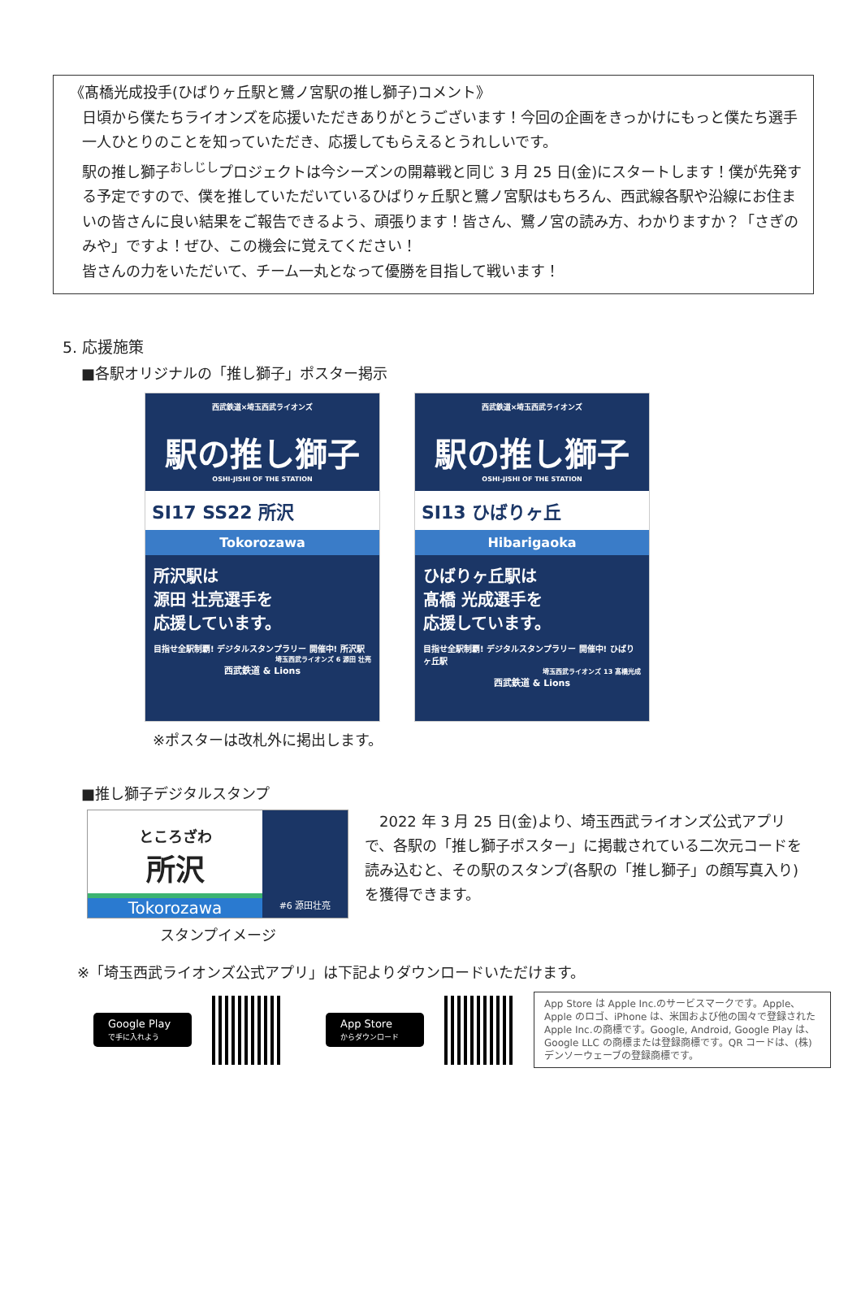《髙橋光成投手(ひばりヶ丘駅と鷺ノ宮駅の推し獅子)コメント》
日頃から僕たちライオンズを応援いただきありがとうございます！今回の企画をきっかけにもっと僕たち選手一人ひとりのことを知っていただき、応援してもらえるとうれしいです。
駅の推し獅子<sup>おしじし</sup>プロジェクトは今シーズンの開幕戦と同じ 3 月 25 日(金)にスタートします！僕が先発する予定ですので、僕を推していただいているひばりヶ丘駅と鷺ノ宮駅はもちろん、西武線各駅や沿線にお住まいの皆さんに良い結果をご報告できるよう、頑張ります！皆さん、鷺ノ宮の読み方、わかりますか？「さぎのみや」ですよ！ぜひ、この機会に覚えてください！
皆さんの力をいただいて、チーム一丸となって優勝を目指して戦います！
5. 応援施策
■各駅オリジナルの「推し獅子」ポスター掲示
西武鉄道×埼玉西武ライオンズ
駅の推し獅子
OSHI-JISHI OF THE STATION
SI17 SS22 所沢
Tokorozawa
所沢駅は
源田 壮亮選手を
応援しています。
目指せ全駅制覇! デジタルスタンプラリー 開催中! 所沢駅
埼玉西武ライオンズ 6 源田 壮亮
西武鉄道 & Lions
西武鉄道×埼玉西武ライオンズ
駅の推し獅子
OSHI-JISHI OF THE STATION
SI13 ひばりヶ丘
Hibarigaoka
ひばりヶ丘駅は
髙橋 光成選手を
応援しています。
目指せ全駅制覇! デジタルスタンプラリー 開催中! ひばりヶ丘駅
埼玉西武ライオンズ 13 髙橋光成
西武鉄道 & Lions
※ポスターは改札外に掲出します。
■推し獅子デジタルスタンプ
ところざわ
所沢
Tokorozawa
#6 源田壮亮
スタンプイメージ
　2022 年 3 月 25 日(金)より、埼玉西武ライオンズ公式アプリで、各駅の「推し獅子ポスター」に掲載されている二次元コードを読み込むと、その駅のスタンプ(各駅の「推し獅子」の顔写真入り)を獲得できます。
※「埼玉西武ライオンズ公式アプリ」は下記よりダウンロードいただけます。
Google Play
で手に入れよう
App Store
からダウンロード
App Store は Apple Inc.のサービスマークです。Apple、Apple のロゴ、iPhone は、米国および他の国々で登録された Apple Inc.の商標です。Google, Android, Google Play は、Google LLC の商標または登録商標です。QR コードは、(株)デンソーウェーブの登録商標です。